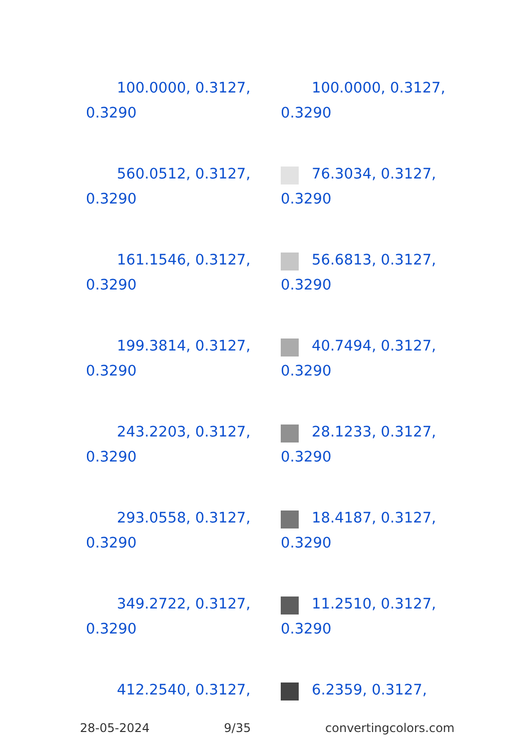100.0000, 0.3127,
0.3290
100.0000, 0.3127,
0.3290
560.0512, 0.3127,
0.3290
76.3034, 0.3127,
0.3290
161.1546, 0.3127,
0.3290
56.6813, 0.3127,
0.3290
199.3814, 0.3127,
0.3290
40.7494, 0.3127,
0.3290
243.2203, 0.3127,
0.3290
28.1233, 0.3127,
0.3290
293.0558, 0.3127,
0.3290
18.4187, 0.3127,
0.3290
349.2722, 0.3127,
0.3290
11.2510, 0.3127,
0.3290
412.2540, 0.3127,
6.2359, 0.3127,
28-05-2024 9/35 convertingcolors.com